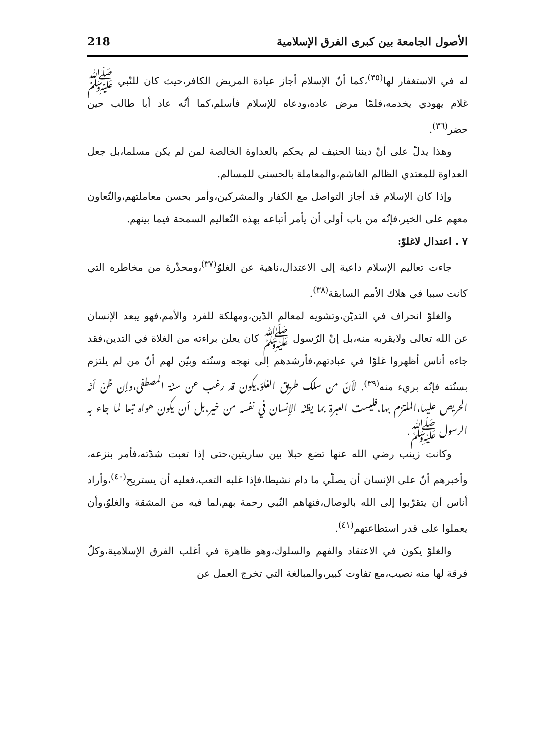الأصول الجامعة بين كبرى الفرق الإسلامية 218
له في الاستغفار لها<sup>(٣٥)</sup>،كما أنّ الإسلام أجاز عيادة المريض الكافر،حيث كان للنّبي ﷺ غلام يهودي يخدمه،فلمّا مرض عاده،ودعاه للإسلام فأسلم،كما أنّه عاد أبا طالب حين حضر<sup>(٣٦)</sup>.
وهذا يدلّ على أنّ ديننا الحنيف لم يحكم بالعداوة الخالصة لمن لم يكن مسلما،بل جعل العداوة للمعتدي الظالم الغاشم،والمعاملة بالحسنى للمسالم.
وإذا كان الإسلام قد أجاز التواصل مع الكفار والمشركين،وأمر بحسن معاملتهم،والتّعاون معهم على الخير،فإنّه من باب أولى أن يأمر أتباعه بهذه التّعاليم السمحة فيما بينهم.
٧ . اعتدال لاغلوّ:
جاءت تعاليم الإسلام داعية إلى الاعتدال،ناهية عن الغلوّ<sup>(٣٧)</sup>،ومحذّرة من مخاطره التي كانت سببا في هلاك الأمم السابقة<sup>(٣٨)</sup>.
والغلوّ انحراف في التديّن،وتشويه لمعالم الدّين،ومهلكة للفرد والأمم،فهو يبعد الإنسان عن الله تعالى ولايقربه منه،بل إنّ الرّسول ﷺ كان يعلن براءته من الغلاة في التدين،فقد جاءه أناس أظهروا غلوّا في عبادتهم،فأرشدهم إلى نهجه وسنّته وبيّن لهم أنّ من لم يلتزم بسنّته فإنّه بريء منه<sup>(٣٩)</sup>. لأنّ من سلك طريق الغلوّ،يكون قد رغب عن سنّة المصطفى،وإن ظنّ أنّه الحريص عليها،الملتزم بها،فليست العبرة بما يظنّه الإنسان في نفسه من خير،بل أن يكون هواه تبعا لما جاء به الرسول ﷺ.
وكانت زينب رضي الله عنها تضع حبلا بين ساريتين،حتى إذا تعبت شدّته،فأمر بنزعه، وأخبرهم أنّ على الإنسان أن يصلّي ما دام نشيطا،فإذا غلبه التعب،فعليه أن يستريح<sup>(٤٠)</sup>،وأراد أناس أن يتقرّبوا إلى الله بالوصال،فنهاهم النّبي رحمة بهم،لما فيه من المشقة والغلوّ،وأن يعملوا على قدر استطاعتهم<sup>(٤١)</sup>.
والغلوّ يكون في الاعتقاد والفهم والسلوك،وهو ظاهرة في أغلب الفرق الإسلامية،وكلّ فرقة لها منه نصيب،مع تفاوت كبير،والمبالغة التي تخرج العمل عن